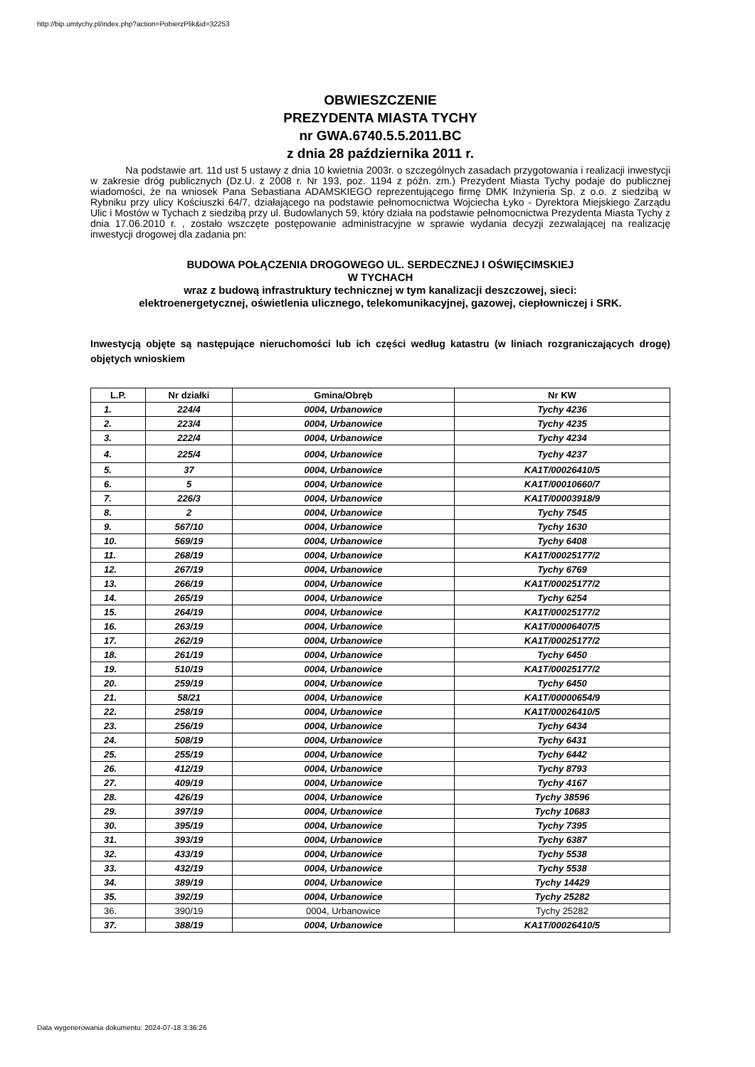http://bip.umtychy.pl/index.php?action=PobierzPlik&id=32253
OBWIESZCZENIE
PREZYDENTA MIASTA TYCHY
nr GWA.6740.5.5.2011.BC
z dnia 28 października 2011 r.
Na podstawie art. 11d ust 5 ustawy z dnia 10 kwietnia 2003r. o szczególnych zasadach przygotowania i realizacji inwestycji w zakresie dróg publicznych (Dz.U. z 2008 r. Nr 193, poz. 1194 z późn. zm.) Prezydent Miasta Tychy podaje do publicznej wiadomości, że na wniosek Pana Sebastiana ADAMSKIEGO reprezentującego firmę DMK Inżynieria Sp. z o.o. z siedzibą w Rybniku przy ulicy Kościuszki 64/7, działającego na podstawie pełnomocnictwa Wojciecha Łyko - Dyrektora Miejskiego Zarządu Ulic i Mostów w Tychach z siedzibą przy ul. Budowlanych 59, który działa na podstawie pełnomocnictwa Prezydenta Miasta Tychy z dnia 17.06.2010 r. , zostało wszczęte postępowanie administracyjne w sprawie wydania decyzji zezwalającej na realizację inwestycji drogowej dla zadania pn:
BUDOWA POŁĄCZENIA DROGOWEGO UL. SERDECZNEJ I OŚWIĘCIMSKIEJ
W TYCHACH
wraz z budową infrastruktury technicznej w tym kanalizacji deszczowej, sieci:
elektroenergetycznej, oświetlenia ulicznego, telekomunikacyjnej, gazowej, ciepłowniczej i SRK.
Inwestycją objęte są następujące nieruchomości lub ich części według katastru (w liniach rozgraniczających drogę) objętych wnioskiem
| L.P. | Nr działki | Gmina/Obręb | Nr KW |
| --- | --- | --- | --- |
| 1. | 224/4 | 0004, Urbanowice | Tychy 4236 |
| 2. | 223/4 | 0004, Urbanowice | Tychy 4235 |
| 3. | 222/4 | 0004, Urbanowice | Tychy 4234 |
| 4. | 225/4 | 0004, Urbanowice | Tychy 4237 |
| 5. | 37 | 0004, Urbanowice | KA1T/00026410/5 |
| 6. | 5 | 0004, Urbanowice | KA1T/00010660/7 |
| 7. | 226/3 | 0004, Urbanowice | KA1T/00003918/9 |
| 8. | 2 | 0004, Urbanowice | Tychy 7545 |
| 9. | 567/10 | 0004, Urbanowice | Tychy 1630 |
| 10. | 569/19 | 0004, Urbanowice | Tychy 6408 |
| 11. | 268/19 | 0004, Urbanowice | KA1T/00025177/2 |
| 12. | 267/19 | 0004, Urbanowice | Tychy 6769 |
| 13. | 266/19 | 0004, Urbanowice | KA1T/00025177/2 |
| 14. | 265/19 | 0004, Urbanowice | Tychy 6254 |
| 15. | 264/19 | 0004, Urbanowice | KA1T/00025177/2 |
| 16. | 263/19 | 0004, Urbanowice | KA1T/00006407/5 |
| 17. | 262/19 | 0004, Urbanowice | KA1T/00025177/2 |
| 18. | 261/19 | 0004, Urbanowice | Tychy 6450 |
| 19. | 510/19 | 0004, Urbanowice | KA1T/00025177/2 |
| 20. | 259/19 | 0004, Urbanowice | Tychy 6450 |
| 21. | 58/21 | 0004, Urbanowice | KA1T/00000654/9 |
| 22. | 258/19 | 0004, Urbanowice | KA1T/00026410/5 |
| 23. | 256/19 | 0004, Urbanowice | Tychy 6434 |
| 24. | 508/19 | 0004, Urbanowice | Tychy 6431 |
| 25. | 255/19 | 0004, Urbanowice | Tychy 6442 |
| 26. | 412/19 | 0004, Urbanowice | Tychy 8793 |
| 27. | 409/19 | 0004, Urbanowice | Tychy 4167 |
| 28. | 426/19 | 0004, Urbanowice | Tychy 38596 |
| 29. | 397/19 | 0004, Urbanowice | Tychy 10683 |
| 30. | 395/19 | 0004, Urbanowice | Tychy 7395 |
| 31. | 393/19 | 0004, Urbanowice | Tychy 6387 |
| 32. | 433/19 | 0004, Urbanowice | Tychy 5538 |
| 33. | 432/19 | 0004, Urbanowice | Tychy 5538 |
| 34. | 389/19 | 0004, Urbanowice | Tychy 14429 |
| 35. | 392/19 | 0004, Urbanowice | Tychy 25282 |
| 36. | 390/19 | 0004, Urbanowice | Tychy 25282 |
| 37. | 388/19 | 0004, Urbanowice | KA1T/00026410/5 |
Data wygenerowania dokumentu: 2024-07-18 3:36:26